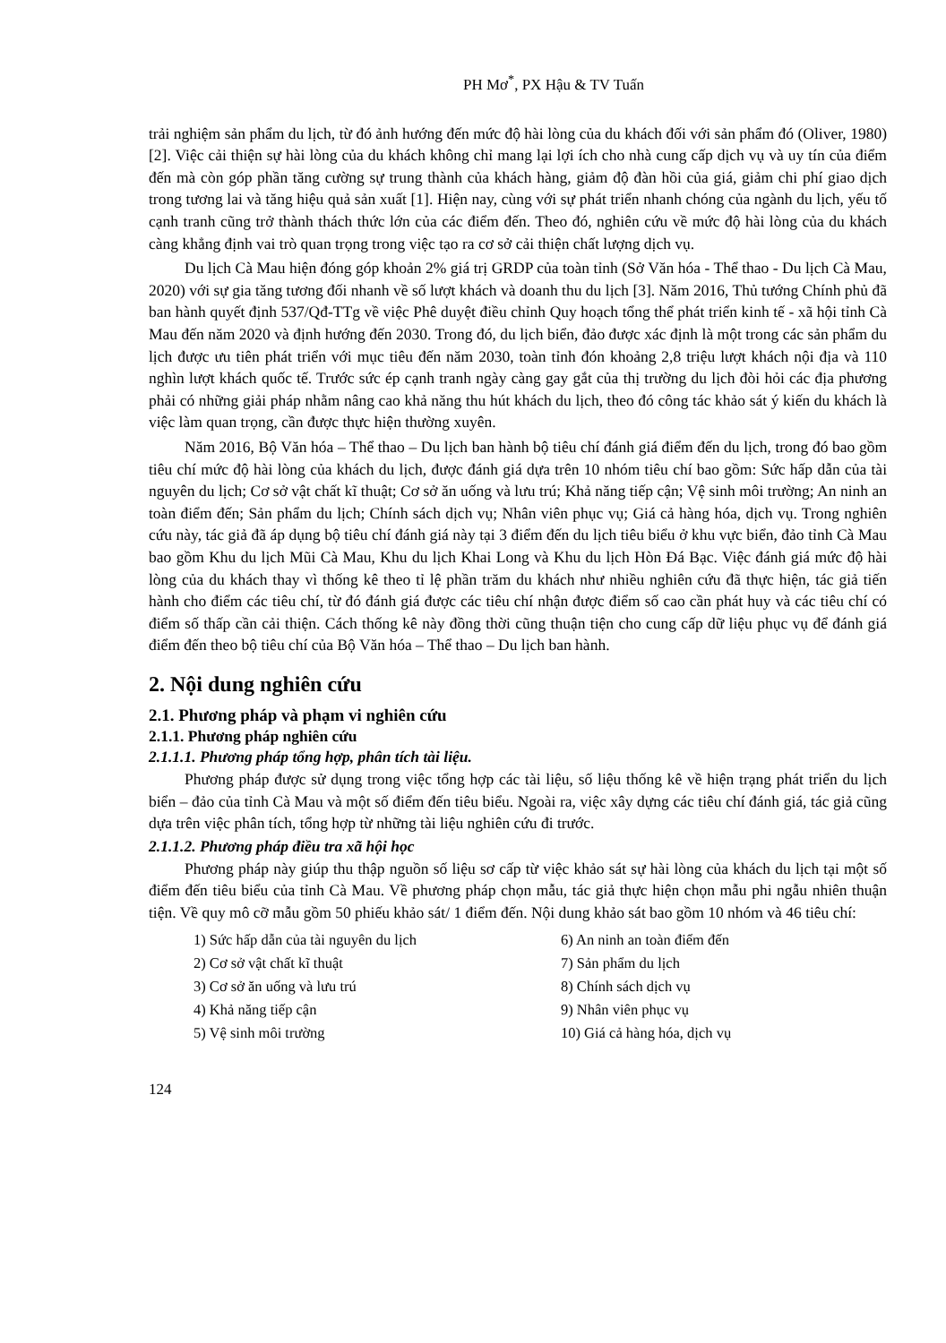PH Mơ<sup>*</sup>, PX Hậu & TV Tuấn
trải nghiệm sản phẩm du lịch, từ đó ảnh hướng đến mức độ hài lòng của du khách đối với sản phẩm đó (Oliver, 1980) [2]. Việc cải thiện sự hài lòng của du khách không chỉ mang lại lợi ích cho nhà cung cấp dịch vụ và uy tín của điểm đến mà còn góp phần tăng cường sự trung thành của khách hàng, giảm độ đàn hồi của giá, giảm chi phí giao dịch trong tương lai và tăng hiệu quả sản xuất [1]. Hiện nay, cùng với sự phát triển nhanh chóng của ngành du lịch, yếu tố cạnh tranh cũng trở thành thách thức lớn của các điểm đến. Theo đó, nghiên cứu về mức độ hài lòng của du khách càng khẳng định vai trò quan trọng trong việc tạo ra cơ sở cải thiện chất lượng dịch vụ.
Du lịch Cà Mau hiện đóng góp khoản 2% giá trị GRDP của toàn tỉnh (Sở Văn hóa - Thể thao - Du lịch Cà Mau, 2020) với sự gia tăng tương đối nhanh về số lượt khách và doanh thu du lịch [3]. Năm 2016, Thủ tướng Chính phủ đã ban hành quyết định 537/Qđ-TTg về việc Phê duyệt điều chỉnh Quy hoạch tổng thể phát triển kinh tế - xã hội tỉnh Cà Mau đến năm 2020 và định hướng đến 2030. Trong đó, du lịch biển, đảo được xác định là một trong các sản phẩm du lịch được ưu tiên phát triển với mục tiêu đến năm 2030, toàn tỉnh đón khoảng 2,8 triệu lượt khách nội địa và 110 nghìn lượt khách quốc tế. Trước sức ép cạnh tranh ngày càng gay gắt của thị trường du lịch đòi hỏi các địa phương phải có những giải pháp nhằm nâng cao khả năng thu hút khách du lịch, theo đó công tác khảo sát ý kiến du khách là việc làm quan trọng, cần được thực hiện thường xuyên.
Năm 2016, Bộ Văn hóa – Thể thao – Du lịch ban hành bộ tiêu chí đánh giá điểm đến du lịch, trong đó bao gồm tiêu chí mức độ hài lòng của khách du lịch, được đánh giá dựa trên 10 nhóm tiêu chí bao gồm: Sức hấp dẫn của tài nguyên du lịch; Cơ sở vật chất kĩ thuật; Cơ sở ăn uống và lưu trú; Khả năng tiếp cận; Vệ sinh môi trường; An ninh an toàn điểm đến; Sản phẩm du lịch; Chính sách dịch vụ; Nhân viên phục vụ; Giá cả hàng hóa, dịch vụ. Trong nghiên cứu này, tác giả đã áp dụng bộ tiêu chí đánh giá này tại 3 điểm đến du lịch tiêu biểu ở khu vực biển, đảo tỉnh Cà Mau bao gồm Khu du lịch Mũi Cà Mau, Khu du lịch Khai Long và Khu du lịch Hòn Đá Bạc. Việc đánh giá mức độ hài lòng của du khách thay vì thống kê theo tỉ lệ phần trăm du khách như nhiều nghiên cứu đã thực hiện, tác giả tiến hành cho điểm các tiêu chí, từ đó đánh giá được các tiêu chí nhận được điểm số cao cần phát huy và các tiêu chí có điểm số thấp cần cải thiện. Cách thống kê này đồng thời cũng thuận tiện cho cung cấp dữ liệu phục vụ để đánh giá điểm đến theo bộ tiêu chí của Bộ Văn hóa – Thể thao – Du lịch ban hành.
2. Nội dung nghiên cứu
2.1. Phương pháp và phạm vi nghiên cứu
2.1.1. Phương pháp nghiên cứu
2.1.1.1. Phương pháp tổng hợp, phân tích tài liệu.
Phương pháp được sử dụng trong việc tổng hợp các tài liệu, số liệu thống kê về hiện trạng phát triển du lịch biển – đảo của tỉnh Cà Mau và một số điểm đến tiêu biểu. Ngoài ra, việc xây dựng các tiêu chí đánh giá, tác giả cũng dựa trên việc phân tích, tổng hợp từ những tài liệu nghiên cứu đi trước.
2.1.1.2. Phương pháp điều tra xã hội học
Phương pháp này giúp thu thập nguồn số liệu sơ cấp từ việc khảo sát sự hài lòng của khách du lịch tại một số điểm đến tiêu biểu của tỉnh Cà Mau. Về phương pháp chọn mẫu, tác giả thực hiện chọn mẫu phi ngẫu nhiên thuận tiện. Về quy mô cỡ mẫu gồm 50 phiếu khảo sát/ 1 điểm đến. Nội dung khảo sát bao gồm 10 nhóm và 46 tiêu chí:
1) Sức hấp dẫn của tài nguyên du lịch
6) An ninh an toàn điểm đến
2) Cơ sở vật chất kĩ thuật
7) Sản phẩm du lịch
3) Cơ sở ăn uống và lưu trú
8) Chính sách dịch vụ
4) Khả năng tiếp cận
9) Nhân viên phục vụ
5) Vệ sinh môi trường
10) Giá cả hàng hóa, dịch vụ
124